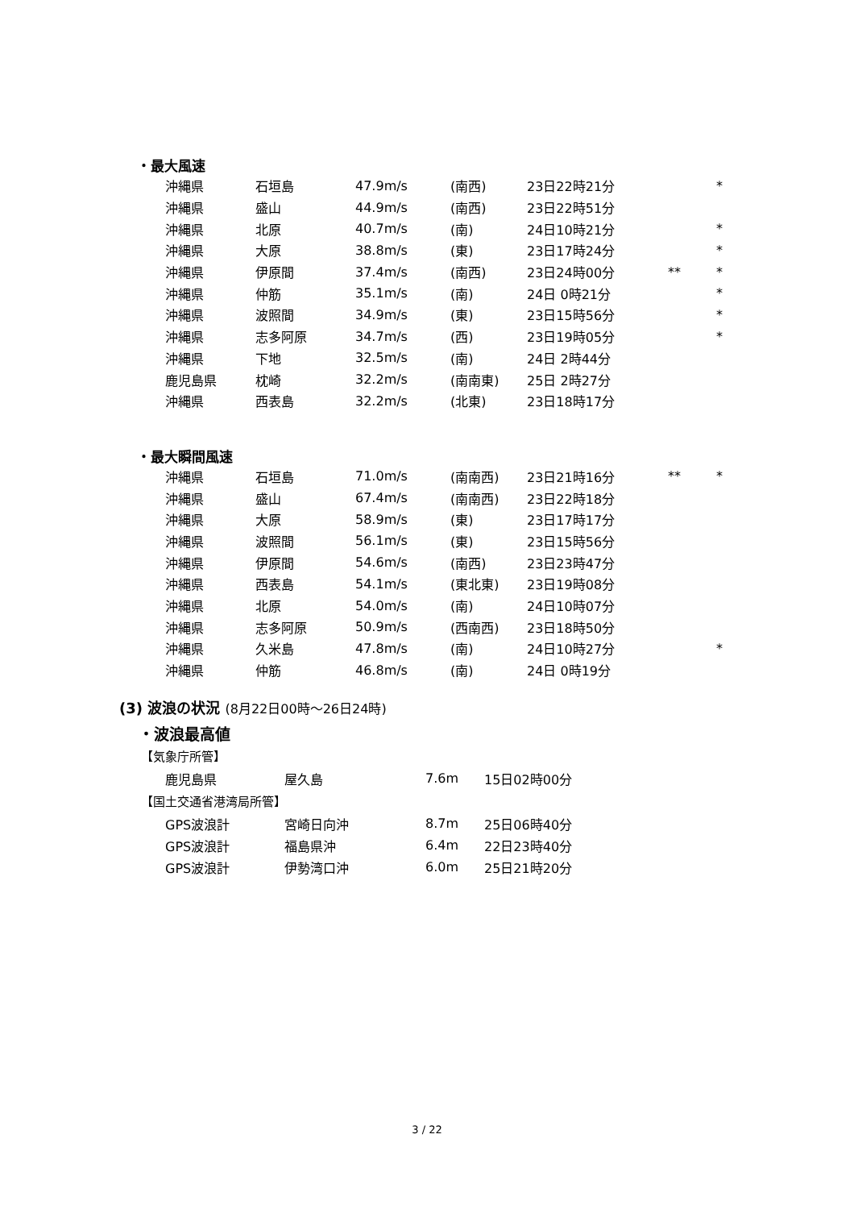・最大風速
| 沖縄県 | 石垣島 | 47.9m/s | (南西) | 23日22時21分 | | * |
| 沖縄県 | 盛山 | 44.9m/s | (南西) | 23日22時51分 | | |
| 沖縄県 | 北原 | 40.7m/s | (南) | 24日10時21分 | | * |
| 沖縄県 | 大原 | 38.8m/s | (東) | 23日17時24分 | | * |
| 沖縄県 | 伊原間 | 37.4m/s | (南西) | 23日24時00分 | ** | * |
| 沖縄県 | 仲筋 | 35.1m/s | (南) | 24日 0時21分 | | * |
| 沖縄県 | 波照間 | 34.9m/s | (東) | 23日15時56分 | | * |
| 沖縄県 | 志多阿原 | 34.7m/s | (西) | 23日19時05分 | | * |
| 沖縄県 | 下地 | 32.5m/s | (南) | 24日 2時44分 | | |
| 鹿児島県 | 枕崎 | 32.2m/s | (南南東) | 25日 2時27分 | | |
| 沖縄県 | 西表島 | 32.2m/s | (北東) | 23日18時17分 | | |
・最大瞬間風速
| 沖縄県 | 石垣島 | 71.0m/s | (南南西) | 23日21時16分 | ** | * |
| 沖縄県 | 盛山 | 67.4m/s | (南南西) | 23日22時18分 | | |
| 沖縄県 | 大原 | 58.9m/s | (東) | 23日17時17分 | | |
| 沖縄県 | 波照間 | 56.1m/s | (東) | 23日15時56分 | | |
| 沖縄県 | 伊原間 | 54.6m/s | (南西) | 23日23時47分 | | |
| 沖縄県 | 西表島 | 54.1m/s | (東北東) | 23日19時08分 | | |
| 沖縄県 | 北原 | 54.0m/s | (南) | 24日10時07分 | | |
| 沖縄県 | 志多阿原 | 50.9m/s | (西南西) | 23日18時50分 | | |
| 沖縄県 | 久米島 | 47.8m/s | (南) | 24日10時27分 | | * |
| 沖縄県 | 仲筋 | 46.8m/s | (南) | 24日 0時19分 | | |
(3) 波浪の状況 (8月22日00時～26日24時)
・波浪最高値
【気象庁所管】
| 鹿児島県 | 屋久島 | 7.6m | 15日02時00分 |
【国土交通省港湾局所管】
| GPS波浪計 | 宮崎日向沖 | 8.7m | 25日06時40分 |
| GPS波浪計 | 福島県沖 | 6.4m | 22日23時40分 |
| GPS波浪計 | 伊勢湾口沖 | 6.0m | 25日21時20分 |
3 / 22